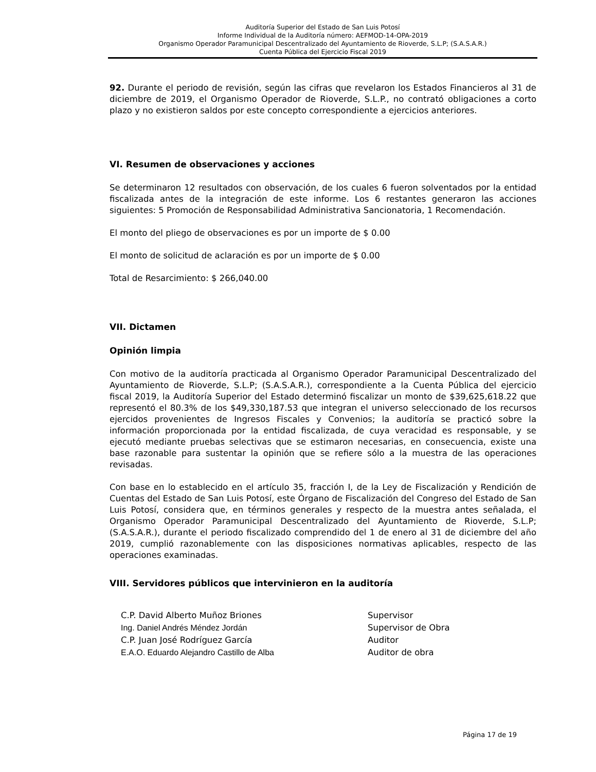Auditoría Superior del Estado de San Luis Potosí
Informe Individual de la Auditoría número: AEFMOD-14-OPA-2019
Organismo Operador Paramunicipal Descentralizado del Ayuntamiento de Rioverde, S.L.P; (S.A.S.A.R.)
Cuenta Pública del Ejercicio Fiscal 2019
92. Durante el periodo de revisión, según las cifras que revelaron los Estados Financieros al 31 de diciembre de 2019, el Organismo Operador de Rioverde, S.L.P., no contrató obligaciones a corto plazo y no existieron saldos por este concepto correspondiente a ejercicios anteriores.
VI. Resumen de observaciones y acciones
Se determinaron 12 resultados con observación, de los cuales 6 fueron solventados por la entidad fiscalizada antes de la integración de este informe. Los 6 restantes generaron las acciones siguientes: 5 Promoción de Responsabilidad Administrativa Sancionatoria, 1 Recomendación.
El monto del pliego de observaciones es por un importe de $ 0.00
El monto de solicitud de aclaración es por un importe de $ 0.00
Total de Resarcimiento: $ 266,040.00
VII. Dictamen
Opinión limpia
Con motivo de la auditoría practicada al Organismo Operador Paramunicipal Descentralizado del Ayuntamiento de Rioverde, S.L.P; (S.A.S.A.R.), correspondiente a la Cuenta Pública del ejercicio fiscal 2019, la Auditoría Superior del Estado determinó fiscalizar un monto de $39,625,618.22 que representó el 80.3% de los $49,330,187.53 que integran el universo seleccionado de los recursos ejercidos provenientes de Ingresos Fiscales y Convenios; la auditoría se practicó sobre la información proporcionada por la entidad fiscalizada, de cuya veracidad es responsable, y se ejecutó mediante pruebas selectivas que se estimaron necesarias, en consecuencia, existe una base razonable para sustentar la opinión que se refiere sólo a la muestra de las operaciones revisadas.
Con base en lo establecido en el artículo 35, fracción I, de la Ley de Fiscalización y Rendición de Cuentas del Estado de San Luis Potosí, este Órgano de Fiscalización del Congreso del Estado de San Luis Potosí, considera que, en términos generales y respecto de la muestra antes señalada, el Organismo Operador Paramunicipal Descentralizado del Ayuntamiento de Rioverde, S.L.P; (S.A.S.A.R.), durante el periodo fiscalizado comprendido del 1 de enero al 31 de diciembre del año 2019, cumplió razonablemente con las disposiciones normativas aplicables, respecto de las operaciones examinadas.
VIII. Servidores públicos que intervinieron en la auditoría
| C.P. David Alberto Muñoz Briones | Supervisor |
| Ing. Daniel Andrés Méndez Jordán | Supervisor de Obra |
| C.P. Juan José Rodríguez García | Auditor |
| E.A.O. Eduardo Alejandro Castillo de Alba | Auditor de obra |
Página 17 de 19